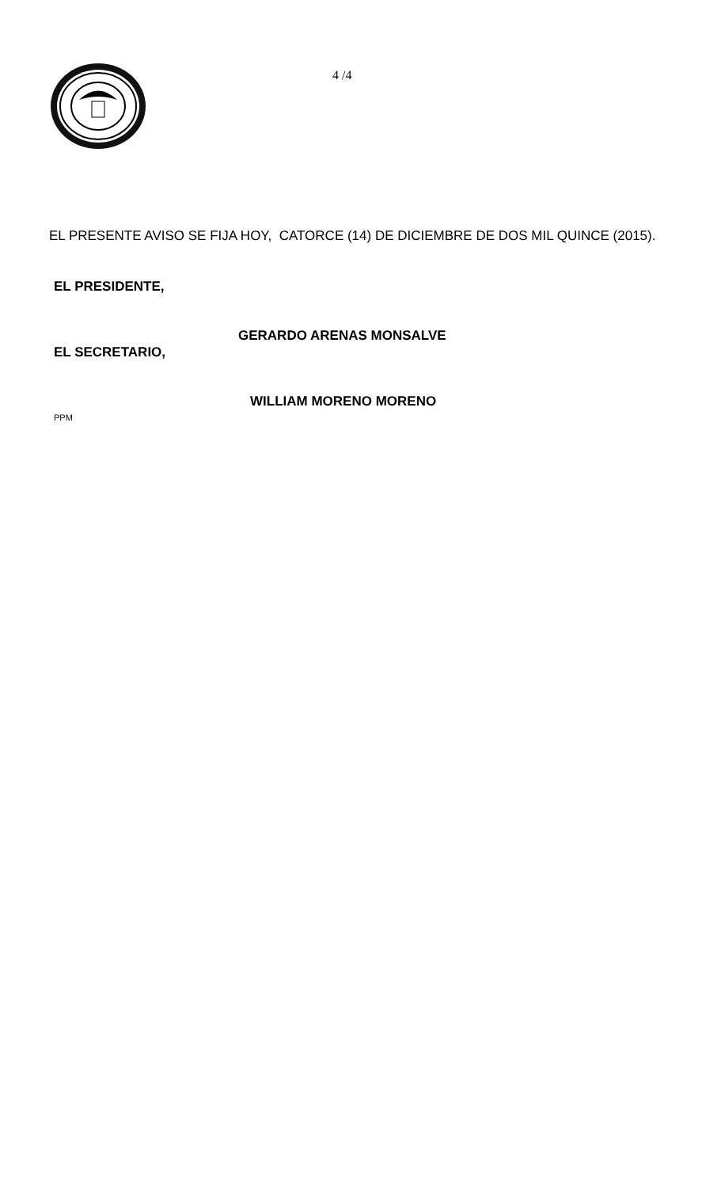4 /4
EL PRESENTE AVISO SE FIJA HOY, CATORCE (14) DE DICIEMBRE DE DOS MIL QUINCE (2015).
EL PRESIDENTE,
GERARDO ARENAS MONSALVE
EL SECRETARIO,
WILLIAM MORENO MORENO
PPM